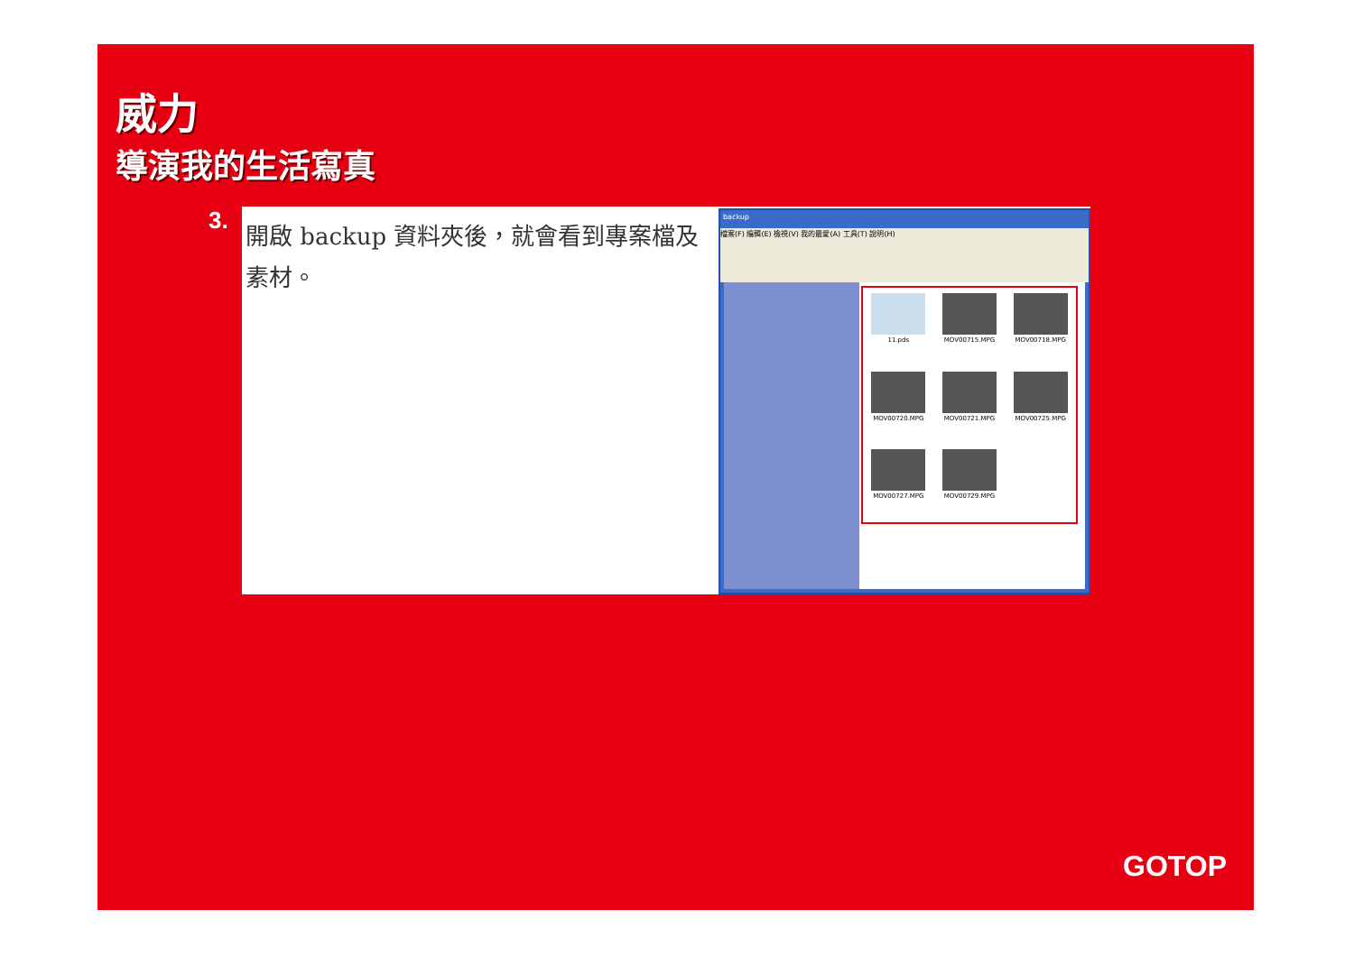威力
導演我的生活寫真
3.
開啟 backup 資料夾後，就會看到專案檔及素材。
backup
檔案(F) 編輯(E) 檢視(V) 我的最愛(A) 工具(T) 說明(H)
11.pds
MOV00715.MPG
MOV00718.MPG
MOV00720.MPG
MOV00721.MPG
MOV00725.MPG
MOV00727.MPG
MOV00729.MPG
GOTOP